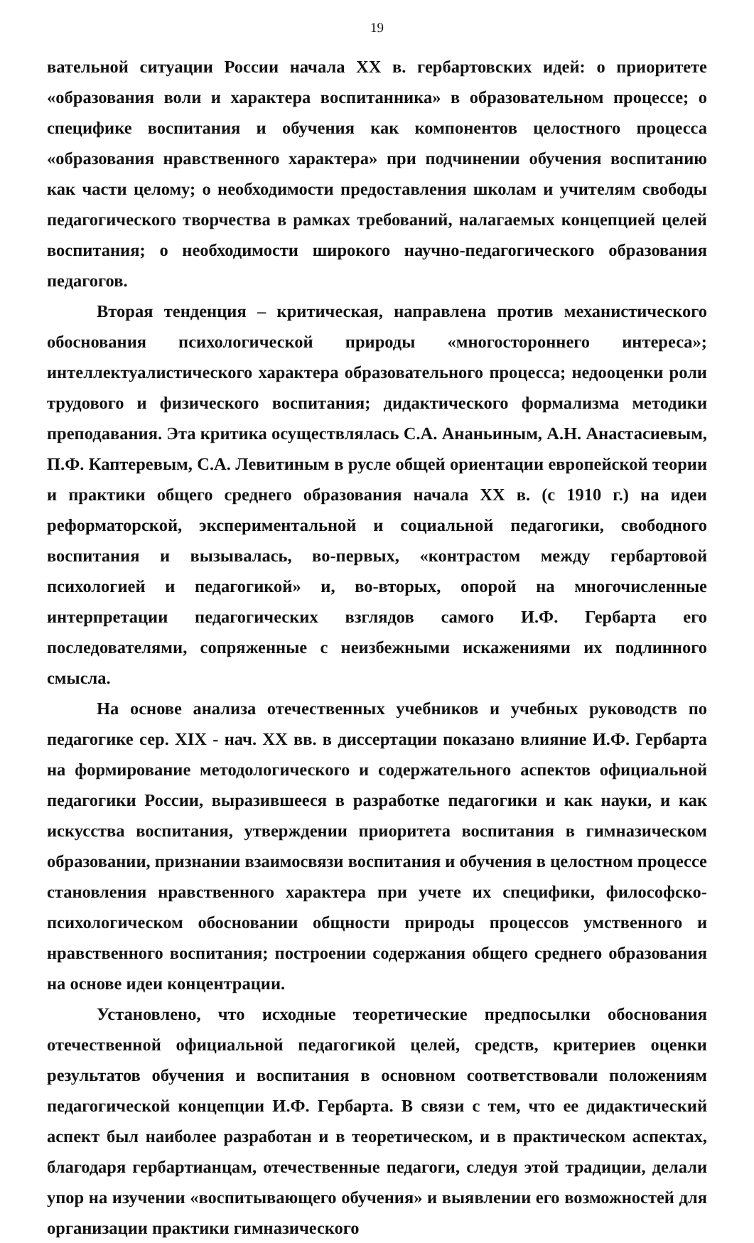19
вательной ситуации России начала XX в. гербартовских идей: о приоритете «образования воли и характера воспитанника» в образовательном процессе; о специфике воспитания и обучения как компонентов целостного процесса «образования нравственного характера» при подчинении обучения воспитанию как части целому; о необходимости предоставления школам и учителям свободы педагогического творчества в рамках требований, налагаемых концепцией целей воспитания; о необходимости широкого научно-педагогического образования педагогов.
Вторая тенденция – критическая, направлена против механистического обоснования психологической природы «многостороннего интереса»; интеллектуалистического характера образовательного процесса; недооценки роли трудового и физического воспитания; дидактического формализма методики преподавания. Эта критика осуществлялась С.А. Ананьиным, А.Н. Анастасиевым, П.Ф. Каптеревым, С.А. Левитиным в русле общей ориентации европейской теории и практики общего среднего образования начала XX в. (с 1910 г.) на идеи реформаторской, экспериментальной и социальной педагогики, свободного воспитания и вызывалась, во-первых, «контрастом между гербартовой психологией и педагогикой» и, во-вторых, опорой на многочисленные интерпретации педагогических взглядов самого И.Ф. Гербарта его последователями, сопряженные с неизбежными искажениями их подлинного смысла.
На основе анализа отечественных учебников и учебных руководств по педагогике сер. XIX - нач. XX вв. в диссертации показано влияние И.Ф. Гербарта на формирование методологического и содержательного аспектов официальной педагогики России, выразившееся в разработке педагогики и как науки, и как искусства воспитания, утверждении приоритета воспитания в гимназическом образовании, признании взаимосвязи воспитания и обучения в целостном процессе становления нравственного характера при учете их специфики, философско-психологическом обосновании общности природы процессов умственного и нравственного воспитания; построении содержания общего среднего образования на основе идеи концентрации.
Установлено, что исходные теоретические предпосылки обоснования отечественной официальной педагогикой целей, средств, критериев оценки результатов обучения и воспитания в основном соответствовали положениям педагогической концепции И.Ф. Гербарта. В связи с тем, что ее дидактический аспект был наиболее разработан и в теоретическом, и в практическом аспектах, благодаря гербартианцам, отечественные педагоги, следуя этой традиции, делали упор на изучении «воспитывающего обучения» и выявлении его возможностей для организации практики гимназического